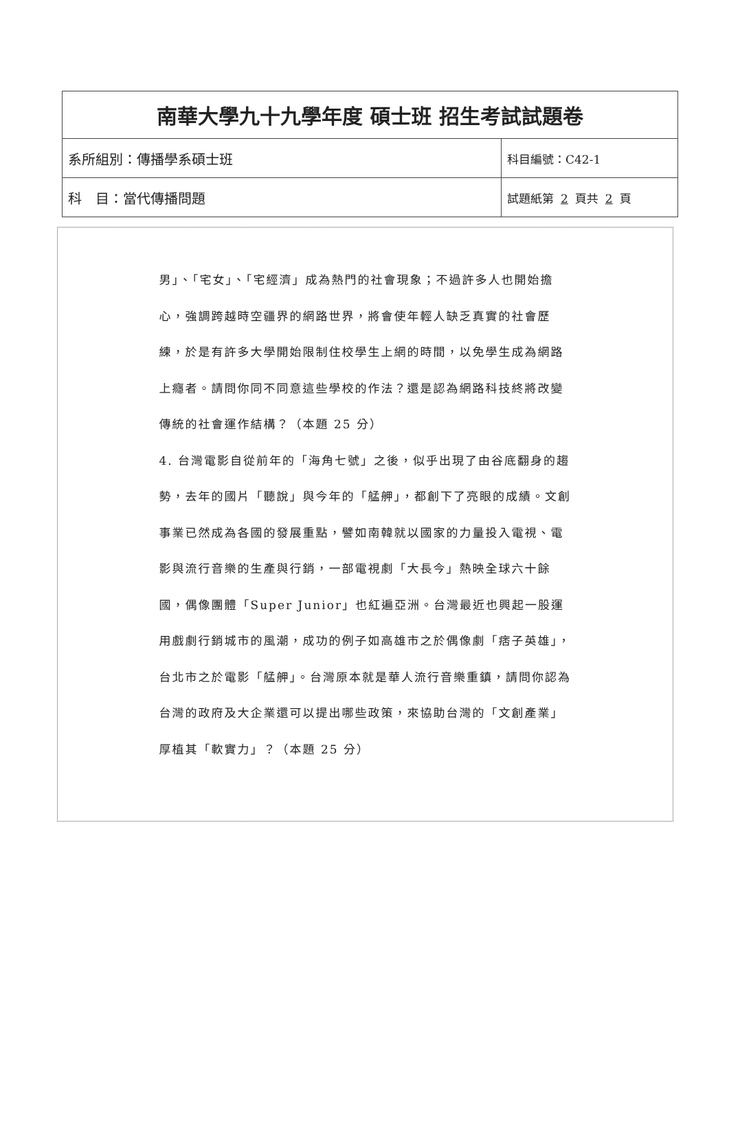| 南華大學九十九學年度 碩士班 招生考試試題卷 | |
| 系所組別：傳播學系碩士班 | 科目編號：C42-1 |
| 科 目：當代傳播問題 | 試題紙第 2 頁共 2 頁 |
男」、「宅女」、「宅經濟」成為熱門的社會現象；不過許多人也開始擔心，強調跨越時空疆界的網路世界，將會使年輕人缺乏真實的社會歷練，於是有許多大學開始限制住校學生上網的時間，以免學生成為網路上癮者。請問你同不同意這些學校的作法？還是認為網路科技終將改變傳統的社會運作結構？（本題 25 分）
4. 台灣電影自從前年的「海角七號」之後，似乎出現了由谷底翻身的趨勢，去年的國片「聽說」與今年的「艋舺」，都創下了亮眼的成績。文創事業已然成為各國的發展重點，譬如南韓就以國家的力量投入電視、電影與流行音樂的生產與行銷，一部電視劇「大長今」熱映全球六十餘國，偶像團體「Super Junior」也紅遍亞洲。台灣最近也興起一股運用戲劇行銷城市的風潮，成功的例子如高雄市之於偶像劇「痞子英雄」，台北市之於電影「艋舺」。台灣原本就是華人流行音樂重鎮，請問你認為台灣的政府及大企業還可以提出哪些政策，來協助台灣的「文創產業」厚植其「軟實力」？（本題 25 分）